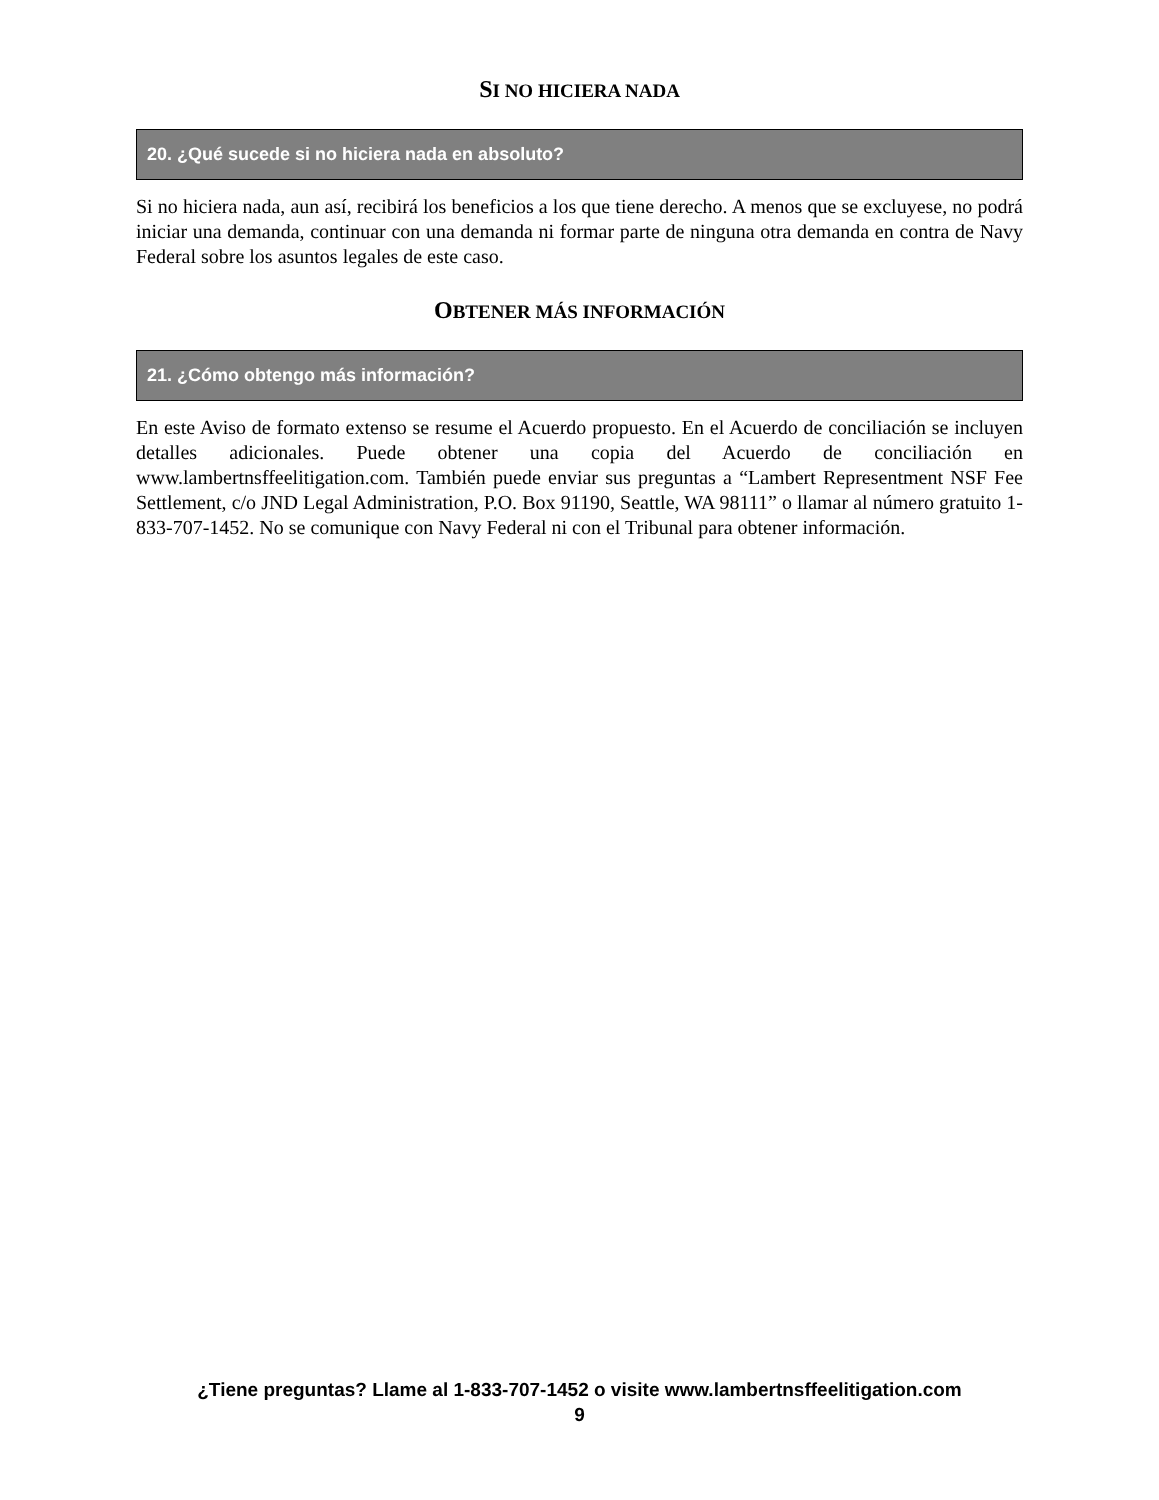SI NO HICIERA NADA
20. ¿Qué sucede si no hiciera nada en absoluto?
Si no hiciera nada, aun así, recibirá los beneficios a los que tiene derecho. A menos que se excluyese, no podrá iniciar una demanda, continuar con una demanda ni formar parte de ninguna otra demanda en contra de Navy Federal sobre los asuntos legales de este caso.
OBTENER MÁS INFORMACIÓN
21. ¿Cómo obtengo más información?
En este Aviso de formato extenso se resume el Acuerdo propuesto. En el Acuerdo de conciliación se incluyen detalles adicionales. Puede obtener una copia del Acuerdo de conciliación en www.lambertnsffeelitigation.com. También puede enviar sus preguntas a “Lambert Representment NSF Fee Settlement, c/o JND Legal Administration, P.O. Box 91190, Seattle, WA 98111” o llamar al número gratuito 1-833-707-1452. No se comunique con Navy Federal ni con el Tribunal para obtener información.
¿Tiene preguntas? Llame al 1-833-707-1452 o visite www.lambertnsffeelitigation.com
9